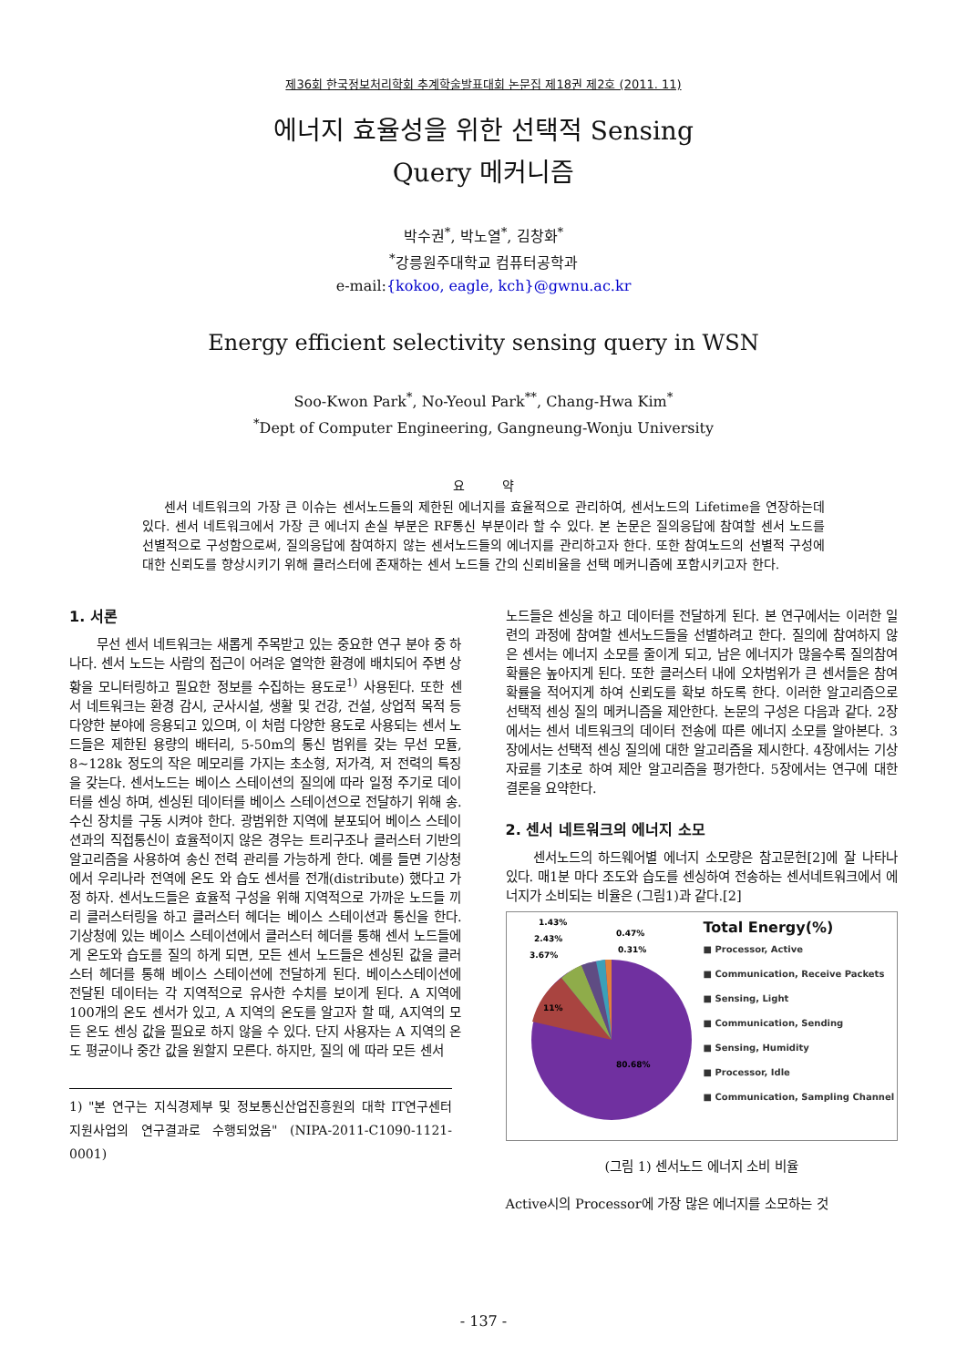제36회 한국정보처리학회 추계학술발표대회 논문집 제18권 제2호 (2011. 11)
에너지 효율성을 위한 선택적 Sensing
Query 메커니즘
박수권<sup>*</sup>, 박노열<sup>*</sup>, 김창화<sup>*</sup>
<sup>*</sup> 강릉원주대학교 컴퓨터공학과
e-mail:{kokoo, eagle, kch}@gwnu.ac.kr
Energy efficient selectivity sensing query in WSN
Soo-Kwon Park<sup>*</sup>, No-Yeoul Park<sup>**</sup>, Chang-Hwa Kim<sup>*</sup>
<sup>*</sup> Dept of Computer Engineering, Gangneung-Wonju University
요 약
센서 네트워크의 가장 큰 이슈는 센서노드들의 제한된 에너지를 효율적으로 관리하여, 센서노드의 Lifetime을 연장하는데 있다. 센서 네트워크에서 가장 큰 에너지 손실 부분은 RF통신 부분이라 할 수 있다. 본 논문은 질의응답에 참여할 센서 노드를 선별적으로 구성함으로써, 질의응답에 참여하지 않는 센서노드들의 에너지를 관리하고자 한다. 또한 참여노드의 선별적 구성에 대한 신뢰도를 향상시키기 위해 클러스터에 존재하는 센서 노드들 간의 신뢰비율을 선택 메커니즘에 포함시키고자 한다.
1. 서론
무선 센서 네트워크는 새롭게 주목받고 있는 중요한 연구 분야 중 하나다. 센서 노드는 사람의 접근이 어려운 열악한 환경에 배치되어 주변 상황을 모니터링하고 필요한 정보를 수집하는 용도로<sup>1)</sup> 사용된다. 또한 센서 네트워크는 환경 감시, 군사시설, 생활 및 건강, 건설, 상업적 목적 등 다양한 분야에 응용되고 있으며, 이 처럼 다양한 용도로 사용되는 센서 노드들은 제한된 용량의 배터리, 5-50m의 통신 범위를 갖는 무선 모듈, 8~128k 정도의 작은 메모리를 가지는 초소형, 저가격, 저 전력의 특징을 갖는다. 센서노드는 베이스 스테이션의 질의에 따라 일정 주기로 데이터를 센싱 하며, 센싱된 데이터를 베이스 스테이션으로 전달하기 위해 송. 수신 장치를 구동 시켜야 한다. 광범위한 지역에 분포되어 베이스 스테이션과의 직접통신이 효율적이지 않은 경우는 트리구조나 클러스터 기반의 알고리즘을 사용하여 송신 전력 관리를 가능하게 한다. 예를 들면 기상청에서 우리나라 전역에 온도 와 습도 센서를 전개(distribute) 했다고 가정 하자. 센서노드들은 효율적 구성을 위해 지역적으로 가까운 노드들 끼리 클러스터링을 하고 클러스터 헤더는 베이스 스테이션과 통신을 한다. 기상청에 있는 베이스 스테이션에서 클러스터 헤더를 통해 센서 노드들에게 온도와 습도를 질의 하게 되면, 모든 센서 노드들은 센싱된 값을 클러스터 헤더를 통해 베이스 스테이션에 전달하게 된다. 베이스스테이션에 전달된 데이터는 각 지역적으로 유사한 수치를 보이게 된다. A 지역에 100개의 온도 센서가 있고, A 지역의 온도를 알고자 할 때, A지역의 모든 온도 센싱 값을 필요로 하지 않을 수 있다. 단지 사용자는 A 지역의 온도 평균이나 중간 값을 원할지 모른다. 하지만, 질의 에 따라 모든 센서
1) "본 연구는 지식경제부 및 정보통신산업진흥원의 대학 IT연구센터 지원사업의 연구결과로 수행되었음" (NIPA-2011-C1090-1121-0001)
노드들은 센싱을 하고 데이터를 전달하게 된다. 본 연구에서는 이러한 일련의 과정에 참여할 센서노드들을 선별하려고 한다. 질의에 참여하지 않은 센서는 에너지 소모를 줄이게 되고, 남은 에너지가 많을수록 질의참여 확률은 높아지게 된다. 또한 클러스터 내에 오차범위가 큰 센서들은 참여 확률을 적어지게 하여 신뢰도를 확보 하도록 한다. 이러한 알고리즘으로 선택적 센싱 질의 메커니즘을 제안한다. 논문의 구성은 다음과 같다. 2장에서는 센서 네트워크의 데이터 전송에 따른 에너지 소모를 알아본다. 3장에서는 선택적 센싱 질의에 대한 알고리즘을 제시한다. 4장에서는 기상자료를 기초로 하여 제안 알고리즘을 평가한다. 5장에서는 연구에 대한 결론을 요약한다.
2. 센서 네트워크의 에너지 소모
센서노드의 하드웨어별 에너지 소모량은 참고문헌[2]에 잘 나타나 있다. 매1분 마다 조도와 습도를 센싱하여 전송하는 센서네트워크에서 에너지가 소비되는 비율은 (그림1)과 같다.[2]
11%
80.68%
3.67%
2.43%
1.43%
0.47%
0.31%
Total Energy(%)
■ Processor, Active
■ Communication, Receive Packets
■ Sensing, Light
■ Communication, Sending
■ Sensing, Humidity
■ Processor, Idle
■ Communication, Sampling Channel
(그림 1) 센서노드 에너지 소비 비율
Active시의 Processor에 가장 많은 에너지를 소모하는 것
- 137 -